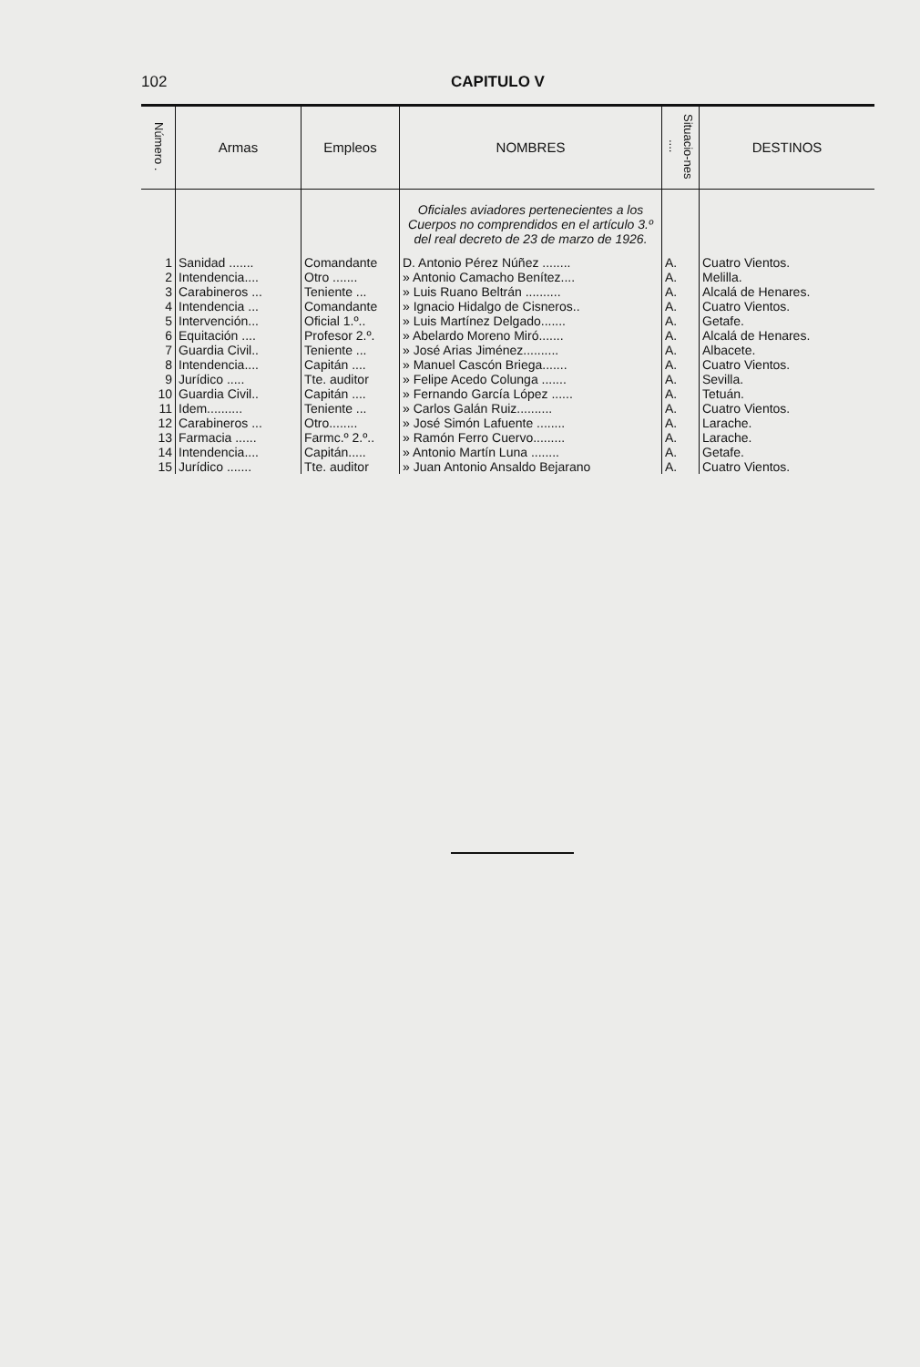102 CAPITULO V
| Número . | Armas | Empleos | NOMBRES | Situacio-nes .... | DESTINOS |
| --- | --- | --- | --- | --- | --- |
| | | | Oficiales aviadores pertenecientes a los Cuerpos no comprendidos en el artículo 3.º del real decreto de 23 de marzo de 1926. | | |
| 1 | Sanidad ....... | Comandante | D. Antonio Pérez Núñez ........ | A. | Cuatro Vientos. |
| 2 | Intendencia.... | Otro ....... | » Antonio Camacho Benítez.... | A. | Melilla. |
| 3 | Carabineros ... | Teniente ... | » Luis Ruano Beltrán .......... | A. | Alcalá de Henares. |
| 4 | Intendencia ... | Comandante | » Ignacio Hidalgo de Cisneros.. | A. | Cuatro Vientos. |
| 5 | Intervención... | Oficial 1.º.. | » Luis Martínez Delgado....... | A. | Getafe. |
| 6 | Equitación .... | Profesor 2.º. | » Abelardo Moreno Miró....... | A. | Alcalá de Henares. |
| 7 | Guardia Civil.. | Teniente ... | » José Arias Jiménez.......... | A. | Albacete. |
| 8 | Intendencia.... | Capitán .... | » Manuel Cascón Briega....... | A. | Cuatro Vientos. |
| 9 | Jurídico ..... | Tte. auditor | » Felipe Acedo Colunga ....... | A. | Sevilla. |
| 10 | Guardia Civil.. | Capitán .... | » Fernando García López ...... | A. | Tetuán. |
| 11 | Idem.......... | Teniente ... | » Carlos Galán Ruiz.......... | A. | Cuatro Vientos. |
| 12 | Carabineros ... | Otro........ | » José Simón Lafuente ........ | A. | Larache. |
| 13 | Farmacia ...... | Farmc.º 2.º.. | » Ramón Ferro Cuervo......... | A. | Larache. |
| 14 | Intendencia.... | Capitán..... | » Antonio Martín Luna ........ | A. | Getafe. |
| 15 | Jurídico ....... | Tte. auditor | » Juan Antonio Ansaldo Bejarano | A. | Cuatro Vientos. |